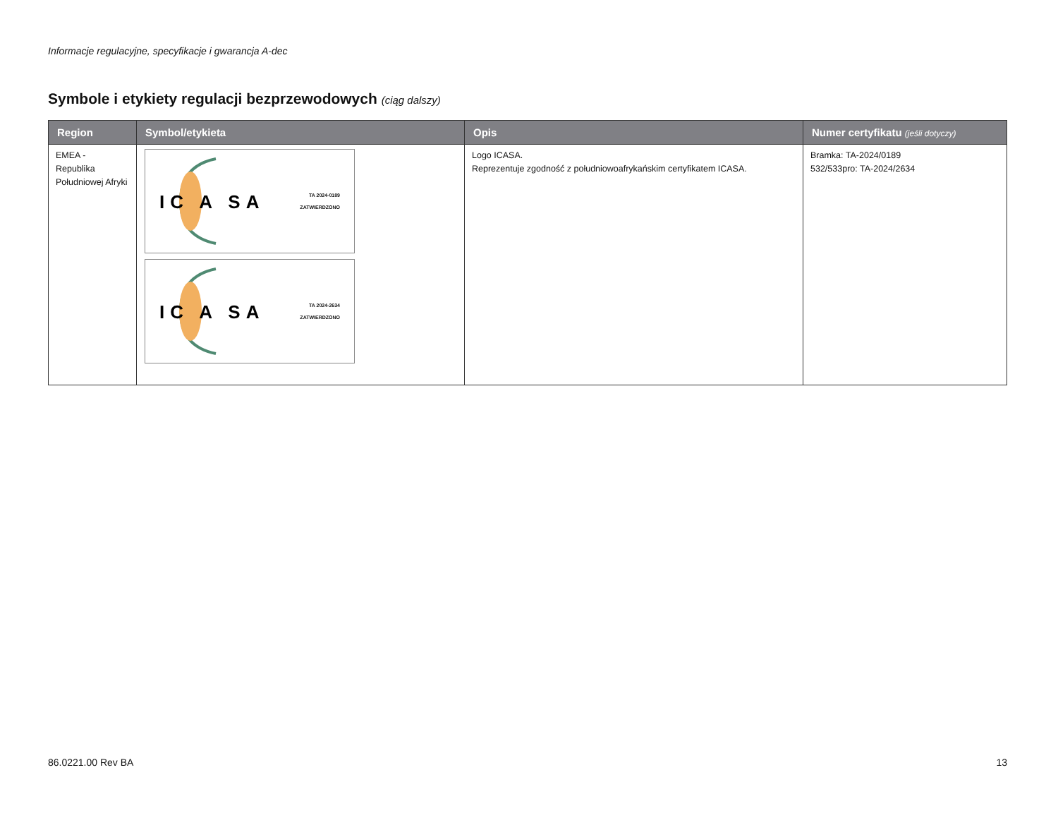Informacje regulacyjne, specyfikacje i gwarancja A-dec
Symbole i etykiety regulacji bezprzewodowych (ciąg dalszy)
| Region | Symbol/etykieta | Opis | Numer certyfikatu (jeśli dotyczy) |
| --- | --- | --- | --- |
| EMEA - Republika Południowej Afryki | IC A SA TA 2024-0189 ZATWIERDZONO IC A SA TA 2024-2634 ZATWIERDZONO | Logo ICASA. Reprezentuje zgodność z południowoafrykańskim certyfikatem ICASA. | Bramka: TA-2024/0189 532/533pro: TA-2024/2634 |
86.0221.00 Rev BA 13